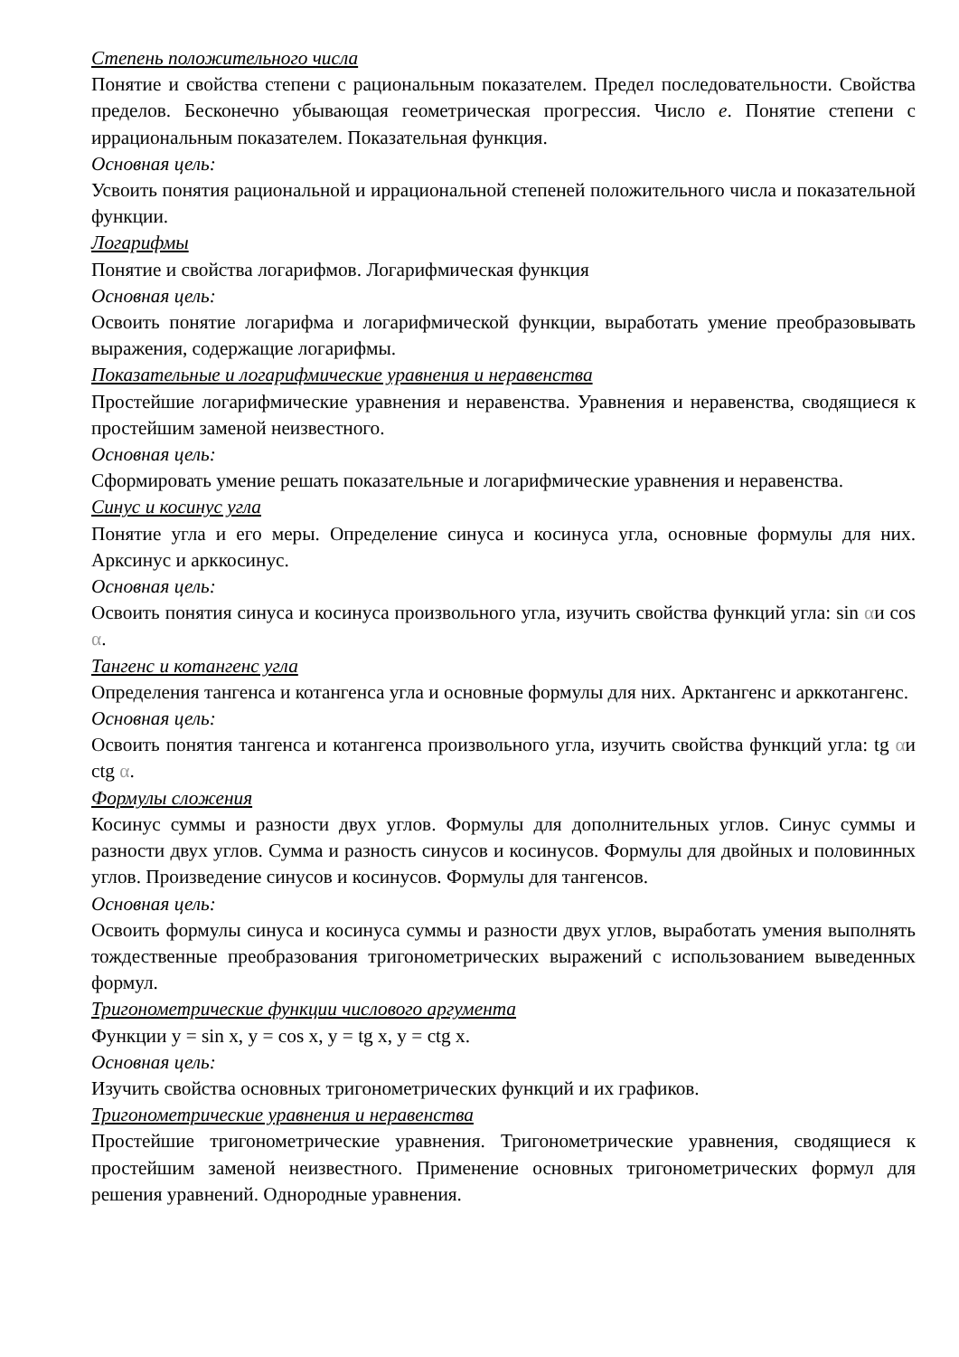Степень положительного числа
Понятие и свойства степени с рациональным показателем. Предел последовательности. Свойства пределов. Бесконечно убывающая геометрическая прогрессия. Число e. Понятие степени с иррациональным показателем. Показательная функция.
Основная цель:
Усвоить понятия рациональной и иррациональной степеней положительного числа и показательной функции.
Логарифмы
Понятие и свойства логарифмов. Логарифмическая функция
Основная цель:
Освоить понятие логарифма и логарифмической функции, выработать умение преобразовывать выражения, содержащие логарифмы.
Показательные и логарифмические уравнения и неравенства
Простейшие логарифмические уравнения и неравенства. Уравнения и неравенства, сводящиеся к простейшим заменой неизвестного.
Основная цель:
Сформировать умение решать показательные и логарифмические уравнения и неравенства.
Синус и косинус угла
Понятие угла и его меры. Определение синуса и косинуса угла, основные формулы для них. Арксинус и арккосинус.
Основная цель:
Освоить понятия синуса и косинуса произвольного угла, изучить свойства функций угла: sin αи cos α.
Тангенс и котангенс угла
Определения тангенса и котангенса угла и основные формулы для них. Арктангенс и арккотангенс.
Основная цель:
Освоить понятия тангенса и котангенса произвольного угла, изучить свойства функций угла: tg αи ctg α.
Формулы сложения
Косинус суммы и разности двух углов. Формулы для дополнительных углов. Синус суммы и разности двух углов. Сумма и разность синусов и косинусов. Формулы для двойных и половинных углов. Произведение синусов и косинусов. Формулы для тангенсов.
Основная цель:
Освоить формулы синуса и косинуса суммы и разности двух углов, выработать умения выполнять тождественные преобразования тригонометрических выражений с использованием выведенных формул.
Тригонометрические функции числового аргумента
Функции y = sin x, y = cos x, y = tg x, y = ctg x.
Основная цель:
Изучить свойства основных тригонометрических функций и их графиков.
Тригонометрические уравнения и неравенства
Простейшие тригонометрические уравнения. Тригонометрические уравнения, сводящиеся к простейшим заменой неизвестного. Применение основных тригонометрических формул для решения уравнений. Однородные уравнения.